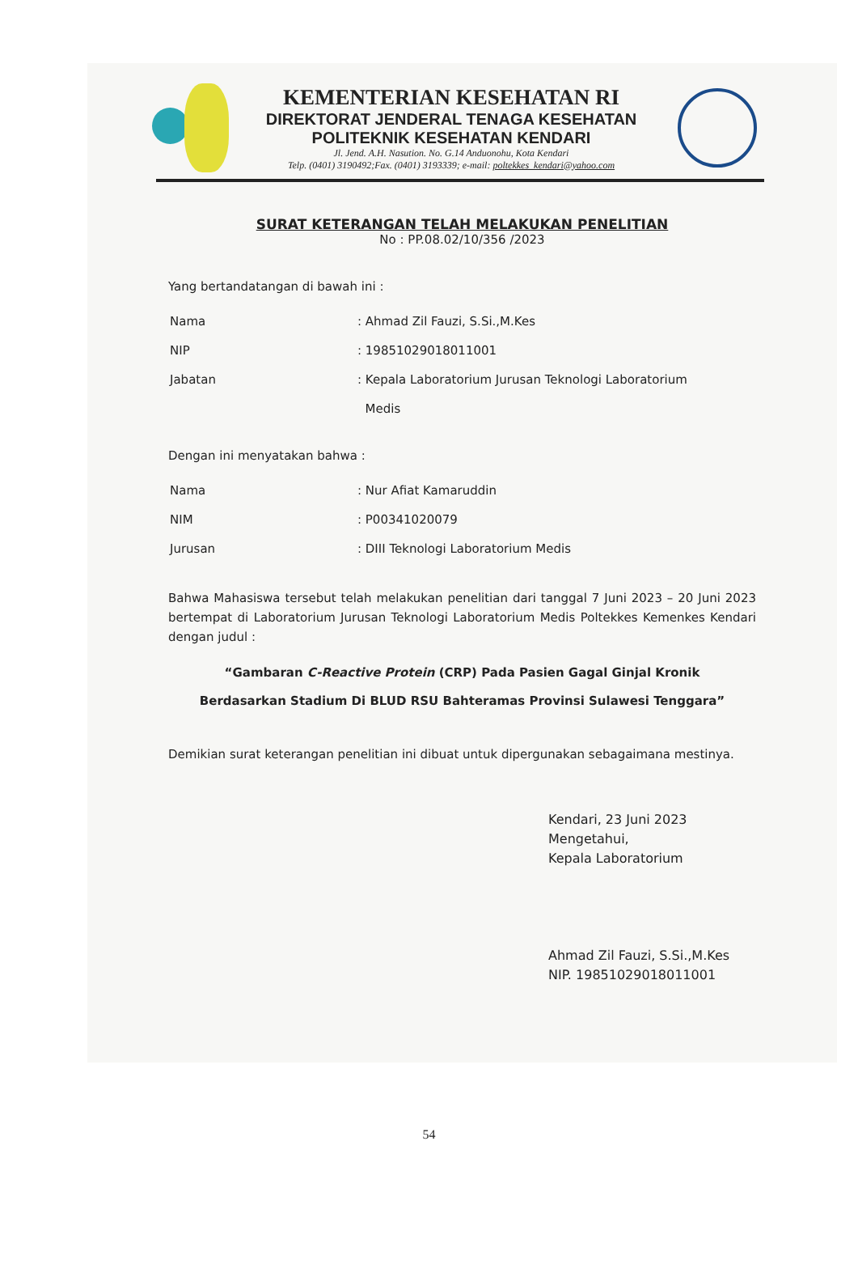KEMENTERIAN KESEHATAN RI
DIREKTORAT JENDERAL TENAGA KESEHATAN
POLITEKNIK KESEHATAN KENDARI
Jl. Jend. A.H. Nasution. No. G.14 Anduonohu, Kota Kendari
Telp. (0401) 3190492;Fax. (0401) 3193339; e-mail: poltekkes_kendari@yahoo.com
SURAT KETERANGAN TELAH MELAKUKAN PENELITIAN
No : PP.08.02/10/356 /2023
Yang bertandatangan di bawah ini :
| Nama | : Ahmad Zil Fauzi, S.Si.,M.Kes |
| NIP | : 19851029018011001 |
| Jabatan | : Kepala Laboratorium Jurusan Teknologi Laboratorium Medis |
Dengan ini menyatakan bahwa :
| Nama | : Nur Afiat Kamaruddin |
| NIM | : P00341020079 |
| Jurusan | : DIII Teknologi Laboratorium Medis |
Bahwa Mahasiswa tersebut telah melakukan penelitian dari tanggal 7 Juni 2023 – 20 Juni 2023 bertempat di Laboratorium Jurusan Teknologi Laboratorium Medis Poltekkes Kemenkes Kendari dengan judul :
“Gambaran C-Reactive Protein (CRP) Pada Pasien Gagal Ginjal Kronik
Berdasarkan Stadium Di BLUD RSU Bahteramas Provinsi Sulawesi Tenggara”
Demikian surat keterangan penelitian ini dibuat untuk dipergunakan sebagaimana mestinya.
Kendari, 23 Juni 2023
Mengetahui,
Kepala Laboratorium
Ahmad Zil Fauzi, S.Si.,M.Kes
NIP. 19851029018011001
54